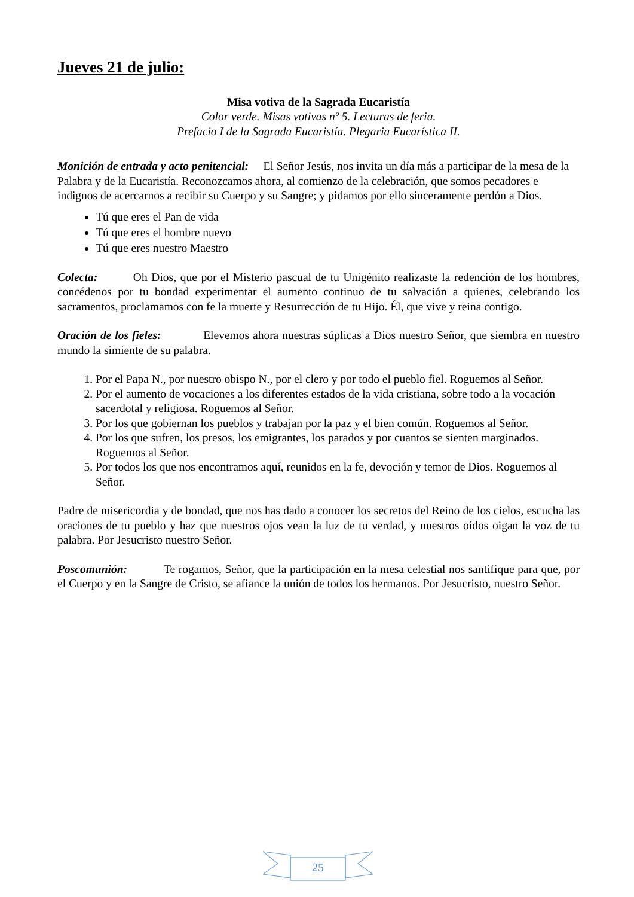Jueves 21 de julio:
Misa votiva de la Sagrada Eucaristía
Color verde. Misas votivas nº 5. Lecturas de feria.
Prefacio I de la Sagrada Eucaristía. Plegaria Eucarística II.
Monición de entrada y acto penitencial: El Señor Jesús, nos invita un día más a participar de la mesa de la Palabra y de la Eucaristía. Reconozcamos ahora, al comienzo de la celebración, que somos pecadores e indignos de acercarnos a recibir su Cuerpo y su Sangre; y pidamos por ello sinceramente perdón a Dios.
Tú que eres el Pan de vida
Tú que eres el hombre nuevo
Tú que eres nuestro Maestro
Colecta: Oh Dios, que por el Misterio pascual de tu Unigénito realizaste la redención de los hombres, concédenos por tu bondad experimentar el aumento continuo de tu salvación a quienes, celebrando los sacramentos, proclamamos con fe la muerte y Resurrección de tu Hijo. Él, que vive y reina contigo.
Oración de los fieles: Elevemos ahora nuestras súplicas a Dios nuestro Señor, que siembra en nuestro mundo la simiente de su palabra.
1. Por el Papa N., por nuestro obispo N., por el clero y por todo el pueblo fiel. Roguemos al Señor.
2. Por el aumento de vocaciones a los diferentes estados de la vida cristiana, sobre todo a la vocación sacerdotal y religiosa. Roguemos al Señor.
3. Por los que gobiernan los pueblos y trabajan por la paz y el bien común. Roguemos al Señor.
4. Por los que sufren, los presos, los emigrantes, los parados y por cuantos se sienten marginados. Roguemos al Señor.
5. Por todos los que nos encontramos aquí, reunidos en la fe, devoción y temor de Dios. Roguemos al Señor.
Padre de misericordia y de bondad, que nos has dado a conocer los secretos del Reino de los cielos, escucha las oraciones de tu pueblo y haz que nuestros ojos vean la luz de tu verdad, y nuestros oídos oigan la voz de tu palabra. Por Jesucristo nuestro Señor.
Poscomunión: Te rogamos, Señor, que la participación en la mesa celestial nos santifique para que, por el Cuerpo y en la Sangre de Cristo, se afiance la unión de todos los hermanos. Por Jesucristo, nuestro Señor.
25